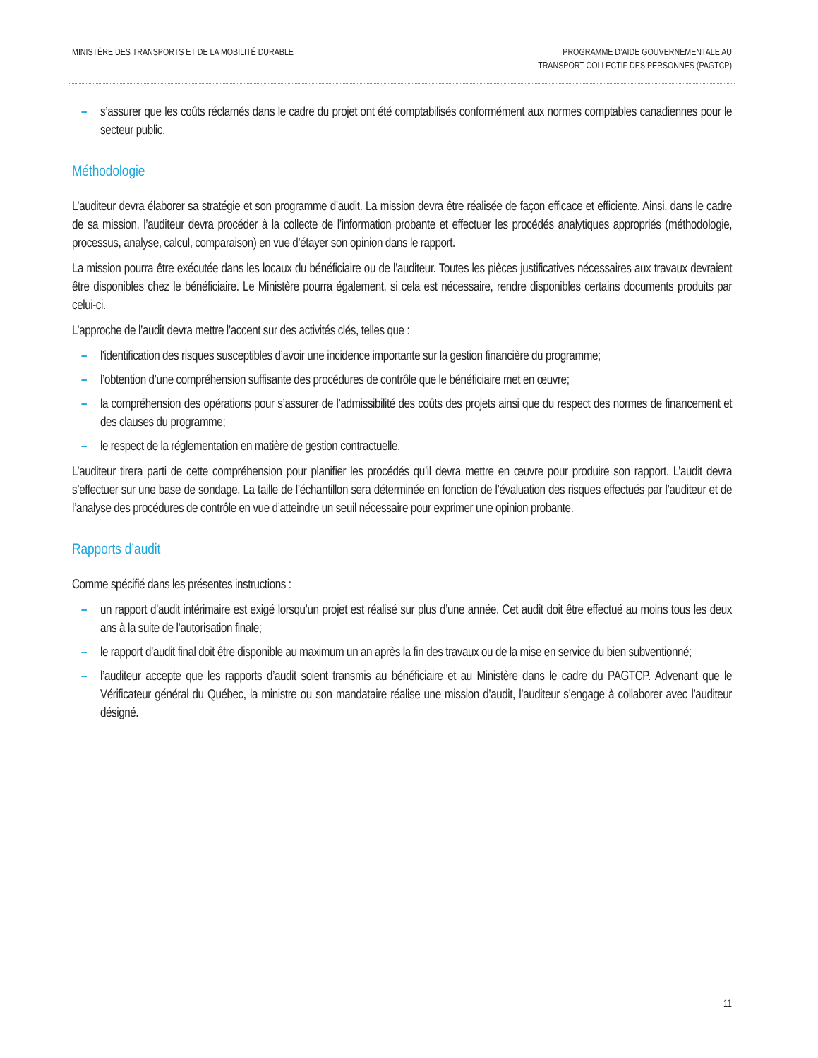MINISTÈRE DES TRANSPORTS ET DE LA MOBILITÉ DURABLE
PROGRAMME D’AIDE GOUVERNEMENTALE AU
TRANSPORT COLLECTIF DES PERSONNES (PAGTCP)
– s’assurer que les coûts réclamés dans le cadre du projet ont été comptabilisés conformément aux normes comptables canadiennes pour le secteur public.
Méthodologie
L’auditeur devra élaborer sa stratégie et son programme d’audit. La mission devra être réalisée de façon efficace et efficiente. Ainsi, dans le cadre de sa mission, l’auditeur devra procéder à la collecte de l’information probante et effectuer les procédés analytiques appropriés (méthodologie, processus, analyse, calcul, comparaison) en vue d’étayer son opinion dans le rapport.
La mission pourra être exécutée dans les locaux du bénéficiaire ou de l’auditeur. Toutes les pièces justificatives nécessaires aux travaux devraient être disponibles chez le bénéficiaire. Le Ministère pourra également, si cela est nécessaire, rendre disponibles certains documents produits par celui-ci.
L’approche de l’audit devra mettre l’accent sur des activités clés, telles que :
– l'identification des risques susceptibles d’avoir une incidence importante sur la gestion financière du programme;
– l’obtention d’une compréhension suffisante des procédures de contrôle que le bénéficiaire met en œuvre;
– la compréhension des opérations pour s’assurer de l’admissibilité des coûts des projets ainsi que du respect des normes de financement et des clauses du programme;
– le respect de la réglementation en matière de gestion contractuelle.
L’auditeur tirera parti de cette compréhension pour planifier les procédés qu’il devra mettre en œuvre pour produire son rapport. L’audit devra s’effectuer sur une base de sondage. La taille de l’échantillon sera déterminée en fonction de l’évaluation des risques effectués par l’auditeur et de l’analyse des procédures de contrôle en vue d’atteindre un seuil nécessaire pour exprimer une opinion probante.
Rapports d’audit
Comme spécifié dans les présentes instructions :
– un rapport d’audit intérimaire est exigé lorsqu’un projet est réalisé sur plus d’une année. Cet audit doit être effectué au moins tous les deux ans à la suite de l’autorisation finale;
– le rapport d’audit final doit être disponible au maximum un an après la fin des travaux ou de la mise en service du bien subventionné;
– l’auditeur accepte que les rapports d’audit soient transmis au bénéficiaire et au Ministère dans le cadre du PAGTCP. Advenant que le Vérificateur général du Québec, la ministre ou son mandataire réalise une mission d’audit, l’auditeur s’engage à collaborer avec l’auditeur désigné.
11